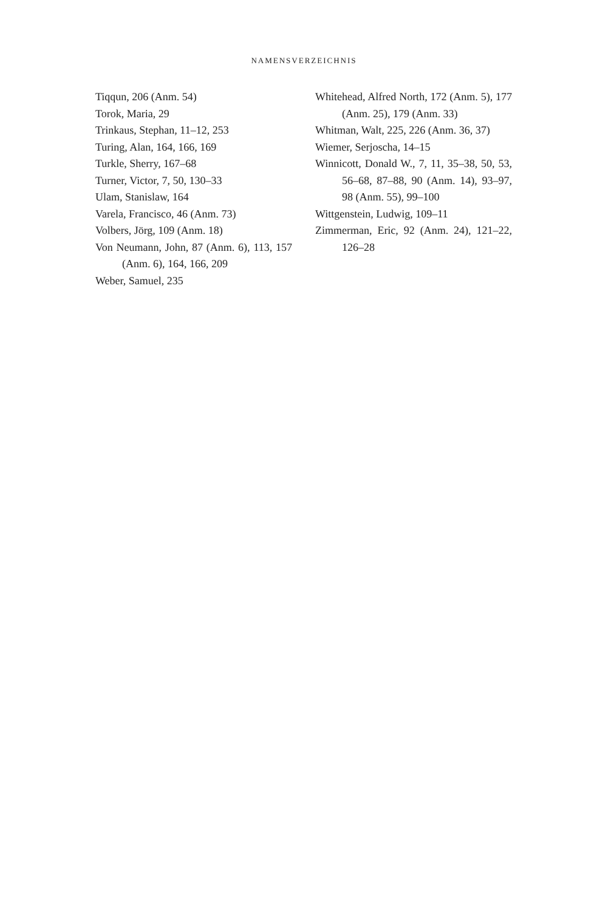NAMENSVERZEICHNIS
Tiqqun, 206 (Anm. 54)
Torok, Maria, 29
Trinkaus, Stephan, 11–12, 253
Turing, Alan, 164, 166, 169
Turkle, Sherry, 167–68
Turner, Victor, 7, 50, 130–33
Ulam, Stanislaw, 164
Varela, Francisco, 46 (Anm. 73)
Volbers, Jörg, 109 (Anm. 18)
Von Neumann, John, 87 (Anm. 6), 113, 157 (Anm. 6), 164, 166, 209
Weber, Samuel, 235
Whitehead, Alfred North, 172 (Anm. 5), 177 (Anm. 25), 179 (Anm. 33)
Whitman, Walt, 225, 226 (Anm. 36, 37)
Wiemer, Serjoscha, 14–15
Winnicott, Donald W., 7, 11, 35–38, 50, 53, 56–68, 87–88, 90 (Anm. 14), 93–97, 98 (Anm. 55), 99–100
Wittgenstein, Ludwig, 109–11
Zimmerman, Eric, 92 (Anm. 24), 121–22, 126–28